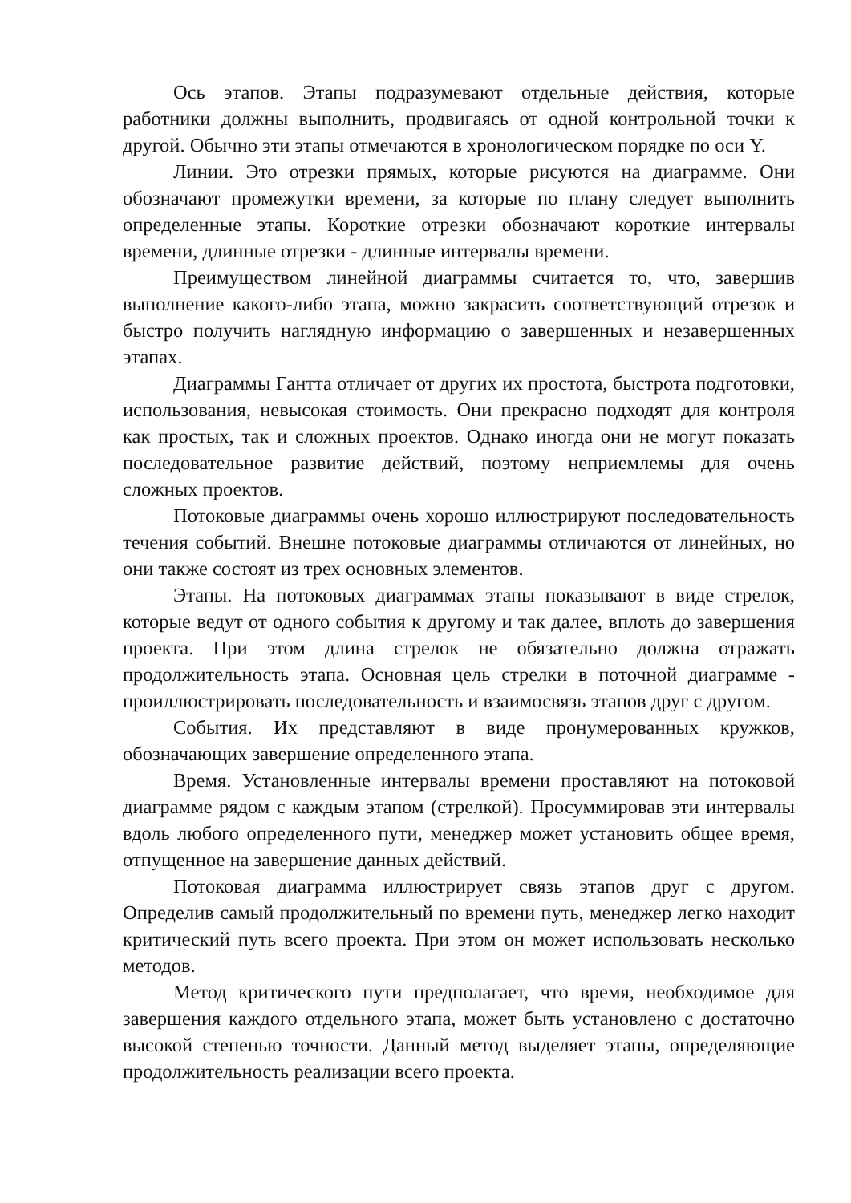Ось этапов. Этапы подразумевают отдельные действия, которые работники должны выполнить, продвигаясь от одной контрольной точки к другой. Обычно эти этапы отмечаются в хронологическом порядке по оси Y.
Линии. Это отрезки прямых, которые рисуются на диаграмме. Они обозначают промежутки времени, за которые по плану следует выполнить определенные этапы. Короткие отрезки обозначают короткие интервалы времени, длинные отрезки - длинные интервалы времени.
Преимуществом линейной диаграммы считается то, что, завершив выполнение какого-либо этапа, можно закрасить соответствующий отрезок и быстро получить наглядную информацию о завершенных и незавершенных этапах.
Диаграммы Гантта отличает от других их простота, быстрота подготовки, использования, невысокая стоимость. Они прекрасно подходят для контроля как простых, так и сложных проектов. Однако иногда они не могут показать последовательное развитие действий, поэтому неприемлемы для очень сложных проектов.
Потоковые диаграммы очень хорошо иллюстрируют последовательность течения событий. Внешне потоковые диаграммы отличаются от линейных, но они также состоят из трех основных элементов.
Этапы. На потоковых диаграммах этапы показывают в виде стрелок, которые ведут от одного события к другому и так далее, вплоть до завершения проекта. При этом длина стрелок не обязательно должна отражать продолжительность этапа. Основная цель стрелки в поточной диаграмме - проиллюстрировать последовательность и взаимосвязь этапов друг с другом.
События. Их представляют в виде пронумерованных кружков, обозначающих завершение определенного этапа.
Время. Установленные интервалы времени проставляют на потоковой диаграмме рядом с каждым этапом (стрелкой). Просуммировав эти интервалы вдоль любого определенного пути, менеджер может установить общее время, отпущенное на завершение данных действий.
Потоковая диаграмма иллюстрирует связь этапов друг с другом. Определив самый продолжительный по времени путь, менеджер легко находит критический путь всего проекта. При этом он может использовать несколько методов.
Метод критического пути предполагает, что время, необходимое для завершения каждого отдельного этапа, может быть установлено с достаточно высокой степенью точности. Данный метод выделяет этапы, определяющие продолжительность реализации всего проекта.